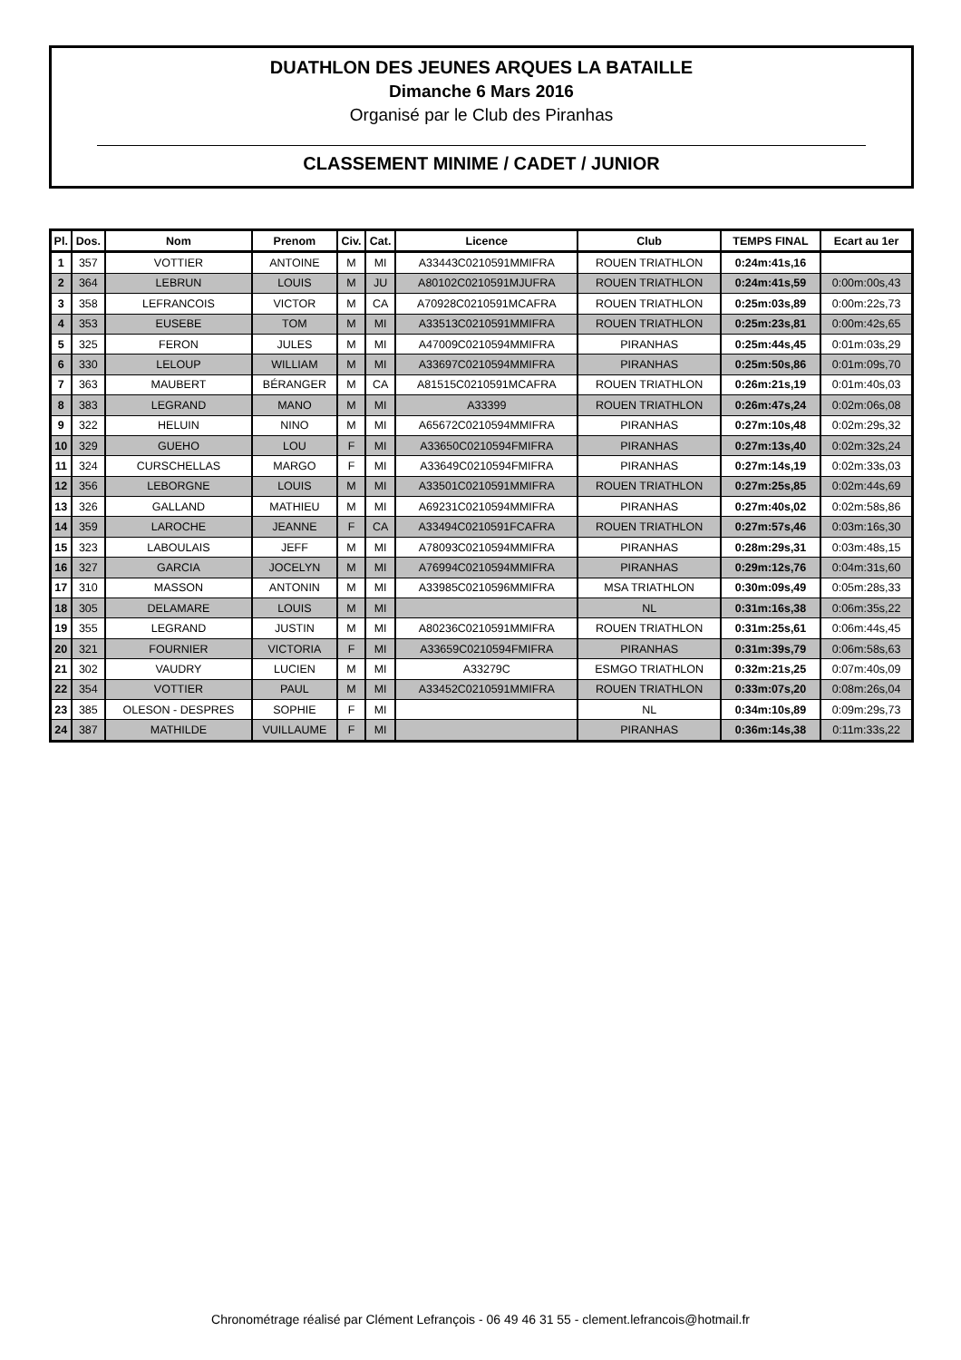DUATHLON DES JEUNES ARQUES LA BATAILLE
Dimanche 6 Mars 2016
Organisé par le Club des Piranhas
CLASSEMENT MINIME / CADET / JUNIOR
| Pl. | Dos. | Nom | Prenom | Civ. | Cat. | Licence | Club | TEMPS FINAL | Ecart au 1er |
| --- | --- | --- | --- | --- | --- | --- | --- | --- | --- |
| 1 | 357 | VOTTIER | ANTOINE | M | MI | A33443C0210591MMIFRA | ROUEN TRIATHLON | 0:24m:41s,16 | |
| 2 | 364 | LEBRUN | LOUIS | M | JU | A80102C0210591MJUFRA | ROUEN TRIATHLON | 0:24m:41s,59 | 0:00m:00s,43 |
| 3 | 358 | LEFRANCOIS | VICTOR | M | CA | A70928C0210591MCAFRA | ROUEN TRIATHLON | 0:25m:03s,89 | 0:00m:22s,73 |
| 4 | 353 | EUSEBE | TOM | M | MI | A33513C0210591MMIFRA | ROUEN TRIATHLON | 0:25m:23s,81 | 0:00m:42s,65 |
| 5 | 325 | FERON | JULES | M | MI | A47009C0210594MMIFRA | PIRANHAS | 0:25m:44s,45 | 0:01m:03s,29 |
| 6 | 330 | LELOUP | WILLIAM | M | MI | A33697C0210594MMIFRA | PIRANHAS | 0:25m:50s,86 | 0:01m:09s,70 |
| 7 | 363 | MAUBERT | BÉRANGER | M | CA | A81515C0210591MCAFRA | ROUEN TRIATHLON | 0:26m:21s,19 | 0:01m:40s,03 |
| 8 | 383 | LEGRAND | MANO | M | MI | A33399 | ROUEN TRIATHLON | 0:26m:47s,24 | 0:02m:06s,08 |
| 9 | 322 | HELUIN | NINO | M | MI | A65672C0210594MMIFRA | PIRANHAS | 0:27m:10s,48 | 0:02m:29s,32 |
| 10 | 329 | GUEHO | LOU | F | MI | A33650C0210594FMIFRA | PIRANHAS | 0:27m:13s,40 | 0:02m:32s,24 |
| 11 | 324 | CURSCHELLAS | MARGO | F | MI | A33649C0210594FMIFRA | PIRANHAS | 0:27m:14s,19 | 0:02m:33s,03 |
| 12 | 356 | LEBORGNE | LOUIS | M | MI | A33501C0210591MMIFRA | ROUEN TRIATHLON | 0:27m:25s,85 | 0:02m:44s,69 |
| 13 | 326 | GALLAND | MATHIEU | M | MI | A69231C0210594MMIFRA | PIRANHAS | 0:27m:40s,02 | 0:02m:58s,86 |
| 14 | 359 | LAROCHE | JEANNE | F | CA | A33494C0210591FCAFRA | ROUEN TRIATHLON | 0:27m:57s,46 | 0:03m:16s,30 |
| 15 | 323 | LABOULAIS | JEFF | M | MI | A78093C0210594MMIFRA | PIRANHAS | 0:28m:29s,31 | 0:03m:48s,15 |
| 16 | 327 | GARCIA | JOCELYN | M | MI | A76994C0210594MMIFRA | PIRANHAS | 0:29m:12s,76 | 0:04m:31s,60 |
| 17 | 310 | MASSON | ANTONIN | M | MI | A33985C0210596MMIFRA | MSA TRIATHLON | 0:30m:09s,49 | 0:05m:28s,33 |
| 18 | 305 | DELAMARE | LOUIS | M | MI | | NL | 0:31m:16s,38 | 0:06m:35s,22 |
| 19 | 355 | LEGRAND | JUSTIN | M | MI | A80236C0210591MMIFRA | ROUEN TRIATHLON | 0:31m:25s,61 | 0:06m:44s,45 |
| 20 | 321 | FOURNIER | VICTORIA | F | MI | A33659C0210594FMIFRA | PIRANHAS | 0:31m:39s,79 | 0:06m:58s,63 |
| 21 | 302 | VAUDRY | LUCIEN | M | MI | A33279C | ESMGO TRIATHLON | 0:32m:21s,25 | 0:07m:40s,09 |
| 22 | 354 | VOTTIER | PAUL | M | MI | A33452C0210591MMIFRA | ROUEN TRIATHLON | 0:33m:07s,20 | 0:08m:26s,04 |
| 23 | 385 | OLESON - DESPRES | SOPHIE | F | MI | | NL | 0:34m:10s,89 | 0:09m:29s,73 |
| 24 | 387 | MATHILDE | VUILLAUME | F | MI | | PIRANHAS | 0:36m:14s,38 | 0:11m:33s,22 |
Chronométrage réalisé par Clément Lefrançois - 06 49 46 31 55 - clement.lefrancois@hotmail.fr